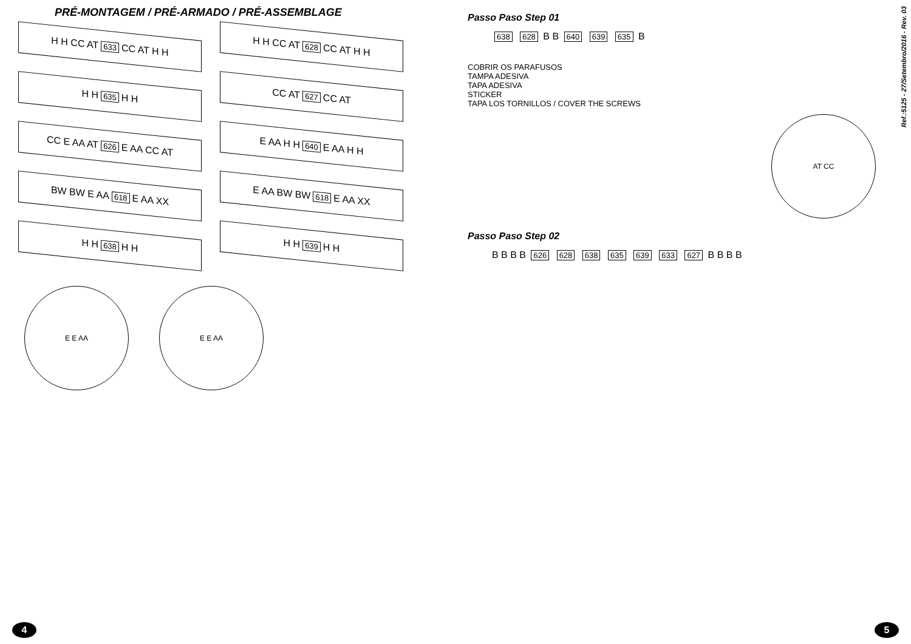PRÉ-MONTAGEM / PRÉ-ARMADO / PRÉ-ASSEMBLAGE
H H CC AT 633 CC AT H H
H H CC AT 628 CC AT H H
H H 635 H H
CC AT 627 CC AT
CC E AA AT 626 E AA CC AT
E AA H H 640 E AA H H
BW BW E AA 618 E AA XX
E AA BW BW 618 E AA XX
H H 638 H H
H H 639 H H
E E AA
E E AA
4
Passo Paso Step 01
638 628 B B 640 639 635 B
COBRIR OS PARAFUSOS
TAMPA ADESIVA
TAPA ADESIVA
STICKER
TAPA LOS TORNILLOS / COVER THE SCREWS
AT CC
Passo Paso Step 02
B B B B 626 628 638 635 639 633 627 B B B B
Ref.:5125 - 27/Setembro/2016 - Rev. 03
5